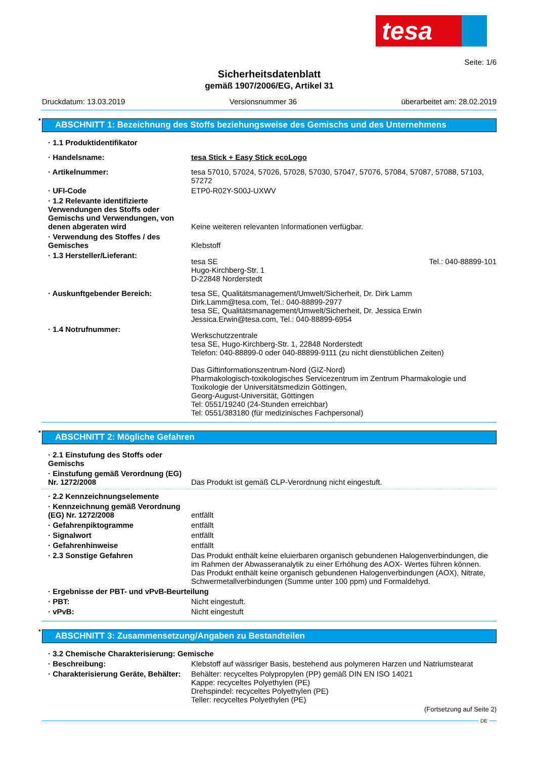tesa
Seite: 1/6
Sicherheitsdatenblatt
gemäß 1907/2006/EG, Artikel 31
Druckdatum: 13.03.2019 Versionsnummer 36 überarbeitet am: 28.02.2019
* ABSCHNITT 1: Bezeichnung des Stoffs beziehungsweise des Gemischs und des Unternehmens
· 1.1 Produktidentifikator
· Handelsname: tesa Stick + Easy Stick ecoLogo
· Artikelnummer: tesa 57010, 57024, 57026, 57028, 57030, 57047, 57076, 57084, 57087, 57088, 57103, 57272
· UFI-Code ETP0-R02Y-S00J-UXWV
· 1.2 Relevante identifizierte Verwendungen des Stoffs oder Gemischs und Verwendungen, von denen abgeraten wird
Keine weiteren relevanten Informationen verfügbar.
· Verwendung des Stoffes / des Gemisches
Klebstoff
· 1.3 Hersteller/Lieferant:
tesa SE
Hugo-Kirchberg-Str. 1
D-22848 Norderstedt Tel.: 040-88899-101
· Auskunftgebender Bereich: tesa SE, Qualitätsmanagement/Umwelt/Sicherheit, Dr. Dirk Lamm
Dirk.Lamm@tesa.com, Tel.: 040-88899-2977
tesa SE, Qualitätsmanagement/Umwelt/Sicherheit, Dr. Jessica Erwin
Jessica.Erwin@tesa.com, Tel.: 040-88899-6954
· 1.4 Notrufnummer:
Werkschutzzentrale
tesa SE, Hugo-Kirchberg-Str. 1, 22848 Norderstedt
Telefon: 040-88899-0 oder 040-88899-9111 (zu nicht dienstüblichen Zeiten)
Das Giftinformationszentrum-Nord (GIZ-Nord)
Pharmakologisch-toxikologisches Servicezentrum im Zentrum Pharmakologie und Toxikologie der Universitätsmedizin Göttingen,
Georg-August-Universität, Göttingen
Tel: 0551/19240 (24-Stunden erreichbar)
Tel: 0551/383180 (für medizinisches Fachpersonal)
* ABSCHNITT 2: Mögliche Gefahren
· 2.1 Einstufung des Stoffs oder Gemischs
· Einstufung gemäß Verordnung (EG) Nr. 1272/2008
Das Produkt ist gemäß CLP-Verordnung nicht eingestuft.
· 2.2 Kennzeichnungselemente
· Kennzeichnung gemäß Verordnung (EG) Nr. 1272/2008
entfällt
· Gefahrenpiktogramme entfällt
· Signalwort entfällt
· Gefahrenhinweise entfällt
· 2.3 Sonstige Gefahren Das Produkt enthält keine eluierbaren organisch gebundenen Halogenverbindungen, die im Rahmen der Abwasseranalytik zu einer Erhöhung des AOX- Wertes führen können.
Das Produkt enthält keine organisch gebundenen Halogenverbindungen (AOX), Nitrate, Schwermetallverbindungen (Summe unter 100 ppm) und Formaldehyd.
· Ergebnisse der PBT- und vPvB-Beurteilung
· PBT: Nicht eingestuft.
· vPvB: Nicht eingestuft
* ABSCHNITT 3: Zusammensetzung/Angaben zu Bestandteilen
· 3.2 Chemische Charakterisierung: Gemische
· Beschreibung: Klebstoff auf wässriger Basis, bestehend aus polymeren Harzen und Natriumstearat
· Charakterisierung Geräte, Behälter:
Behälter: recyceltes Polypropylen (PP) gemäß DIN EN ISO 14021
Kappe: recyceltes Polyethylen (PE)
Drehspindel: recyceltes Polyethylen (PE)
Teller: recyceltes Polyethylen (PE)
(Fortsetzung auf Seite 2)
DE